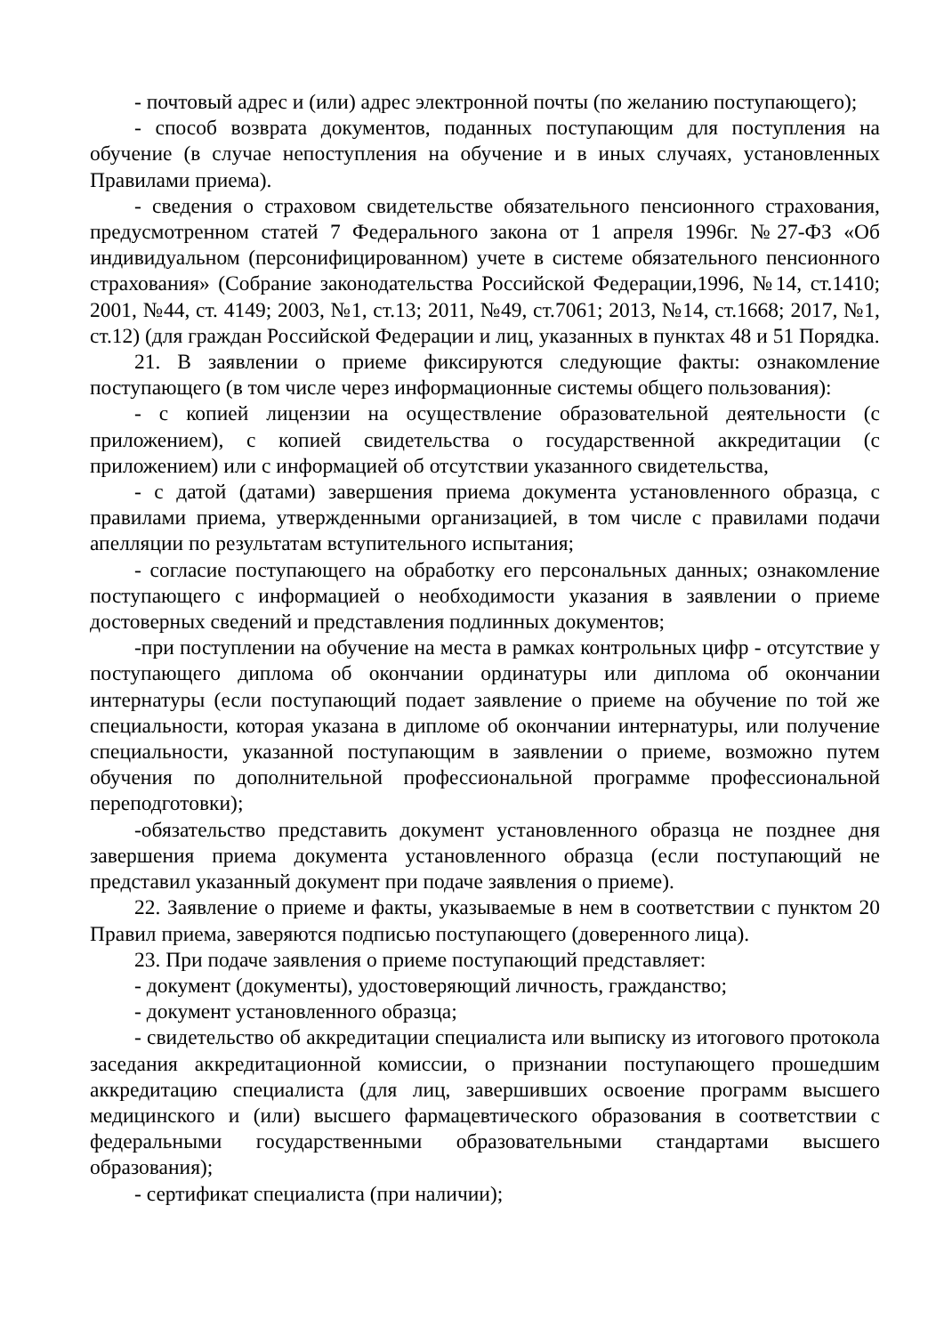- почтовый адрес и (или) адрес электронной почты (по желанию поступающего);
- способ возврата документов, поданных поступающим для поступления на обучение (в случае непоступления на обучение и в иных случаях, установленных Правилами приема).
- сведения о страховом свидетельстве обязательного пенсионного страхования, предусмотренном статей 7 Федерального закона от 1 апреля 1996г. №27-ФЗ «Об индивидуальном (персонифицированном) учете в системе обязательного пенсионного страхования» (Собрание законодательства Российской Федерации,1996, №14, ст.1410; 2001, №44, ст. 4149; 2003, №1, ст.13; 2011, №49, ст.7061; 2013, №14, ст.1668; 2017, №1, ст.12) (для граждан Российской Федерации и лиц, указанных в пунктах 48 и 51 Порядка.
21. В заявлении о приеме фиксируются следующие факты: ознакомление поступающего (в том числе через информационные системы общего пользования):
- с копией лицензии на осуществление образовательной деятельности (с приложением), с копией свидетельства о государственной аккредитации (с приложением) или с информацией об отсутствии указанного свидетельства,
- с датой (датами) завершения приема документа установленного образца, с правилами приема, утвержденными организацией, в том числе с правилами подачи апелляции по результатам вступительного испытания;
- согласие поступающего на обработку его персональных данных; ознакомление поступающего с информацией о необходимости указания в заявлении о приеме достоверных сведений и представления подлинных документов;
-при поступлении на обучение на места в рамках контрольных цифр - отсутствие у поступающего диплома об окончании ординатуры или диплома об окончании интернатуры (если поступающий подает заявление о приеме на обучение по той же специальности, которая указана в дипломе об окончании интернатуры, или получение специальности, указанной поступающим в заявлении о приеме, возможно путем обучения по дополнительной профессиональной программе профессиональной переподготовки);
-обязательство представить документ установленного образца не позднее дня завершения приема документа установленного образца (если поступающий не представил указанный документ при подаче заявления о приеме).
22. Заявление о приеме и факты, указываемые в нем в соответствии с пунктом 20 Правил приема, заверяются подписью поступающего (доверенного лица).
23. При подаче заявления о приеме поступающий представляет:
- документ (документы), удостоверяющий личность, гражданство;
- документ установленного образца;
- свидетельство об аккредитации специалиста или выписку из итогового протокола заседания аккредитационной комиссии, о признании поступающего прошедшим аккредитацию специалиста (для лиц, завершивших освоение программ высшего медицинского и (или) высшего фармацевтического образования в соответствии с федеральными государственными образовательными стандартами высшего образования);
- сертификат специалиста (при наличии);